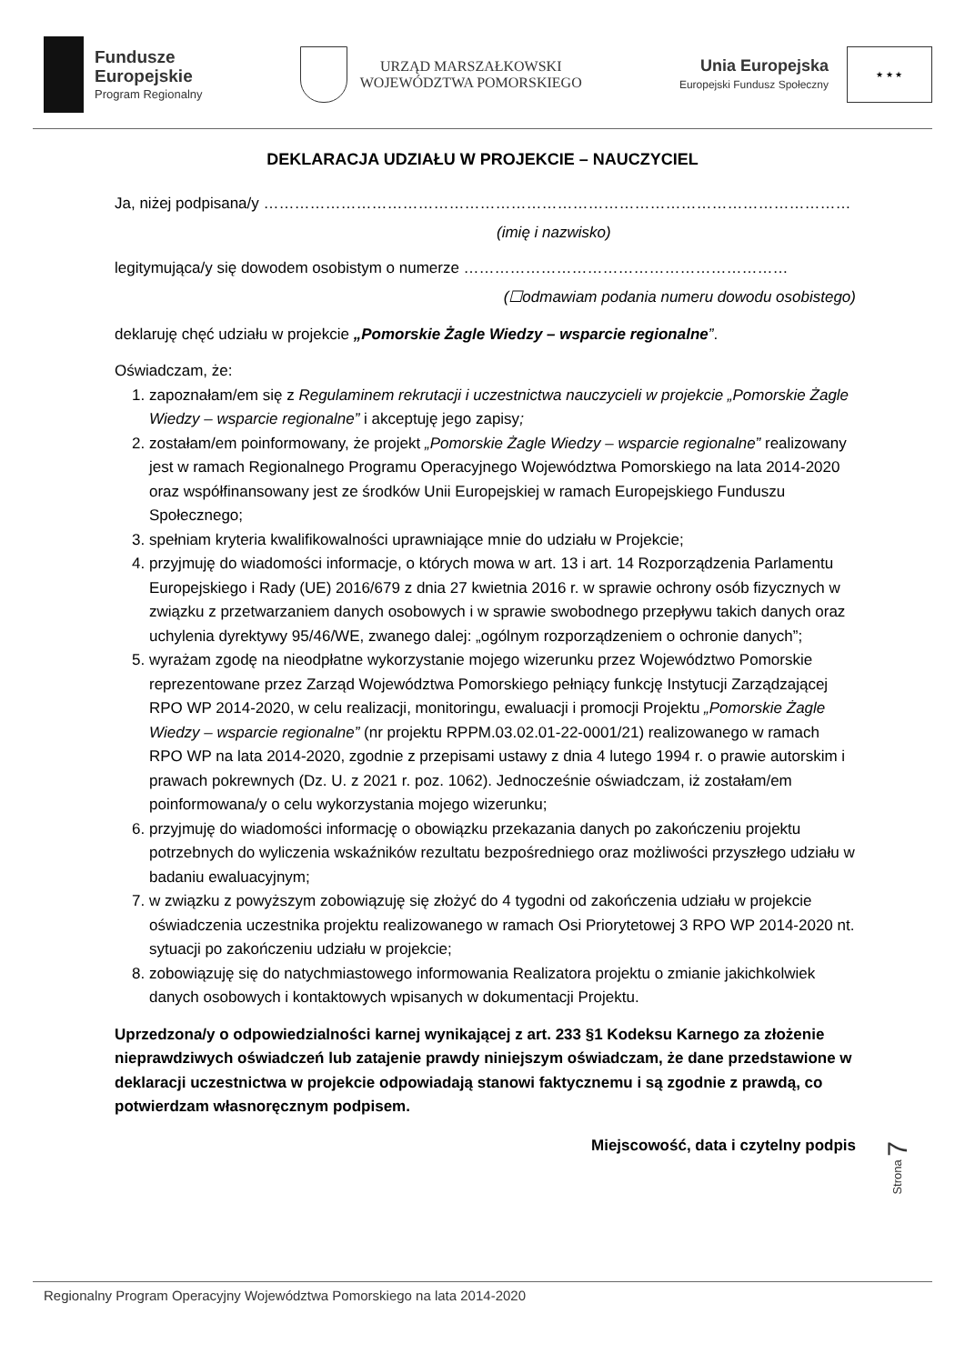Fundusze
Europejskie
Program Regionalny
URZĄD MARSZAŁKOWSKI
WOJEWÓDZTWA POMORSKIEGO
Unia Europejska
Europejski Fundusz Społeczny
★ ★ ★
DEKLARACJA UDZIAŁU W PROJEKCIE – NAUCZYCIEL
Ja, niżej podpisana/y ……………………………………………………………………………………………………
(imię i nazwisko)
legitymująca/y się dowodem osobistym o numerze ………………………………………………………
(☐odmawiam podania numeru dowodu osobistego)
deklaruję chęć udziału w projekcie „Pomorskie Żagle Wiedzy – wsparcie regionalne”.
Oświadczam, że:
1. zapoznałam/em się z Regulaminem rekrutacji i uczestnictwa nauczycieli w projekcie „Pomorskie Żagle Wiedzy – wsparcie regionalne” i akceptuję jego zapisy;
2. zostałam/em poinformowany, że projekt „Pomorskie Żagle Wiedzy – wsparcie regionalne” realizowany jest w ramach Regionalnego Programu Operacyjnego Województwa Pomorskiego na lata 2014-2020 oraz współfinansowany jest ze środków Unii Europejskiej w ramach Europejskiego Funduszu Społecznego;
3. spełniam kryteria kwalifikowalności uprawniające mnie do udziału w Projekcie;
4. przyjmuję do wiadomości informacje, o których mowa w art. 13 i art. 14 Rozporządzenia Parlamentu Europejskiego i Rady (UE) 2016/679 z dnia 27 kwietnia 2016 r. w sprawie ochrony osób fizycznych w związku z przetwarzaniem danych osobowych i w sprawie swobodnego przepływu takich danych oraz uchylenia dyrektywy 95/46/WE, zwanego dalej: „ogólnym rozporządzeniem o ochronie danych”;
5. wyrażam zgodę na nieodpłatne wykorzystanie mojego wizerunku przez Województwo Pomorskie reprezentowane przez Zarząd Województwa Pomorskiego pełniący funkcję Instytucji Zarządzającej RPO WP 2014-2020, w celu realizacji, monitoringu, ewaluacji i promocji Projektu „Pomorskie Żagle Wiedzy – wsparcie regionalne” (nr projektu RPPM.03.02.01-22-0001/21) realizowanego w ramach RPO WP na lata 2014-2020, zgodnie z przepisami ustawy z dnia 4 lutego 1994 r. o prawie autorskim i prawach pokrewnych (Dz. U. z 2021 r. poz. 1062). Jednocześnie oświadczam, iż zostałam/em poinformowana/y o celu wykorzystania mojego wizerunku;
6. przyjmuję do wiadomości informację o obowiązku przekazania danych po zakończeniu projektu potrzebnych do wyliczenia wskaźników rezultatu bezpośredniego oraz możliwości przyszłego udziału w badaniu ewaluacyjnym;
7. w związku z powyższym zobowiązuję się złożyć do 4 tygodni od zakończenia udziału w projekcie oświadczenia uczestnika projektu realizowanego w ramach Osi Priorytetowej 3 RPO WP 2014-2020 nt. sytuacji po zakończeniu udziału w projekcie;
8. zobowiązuję się do natychmiastowego informowania Realizatora projektu o zmianie jakichkolwiek danych osobowych i kontaktowych wpisanych w dokumentacji Projektu.
Uprzedzona/y o odpowiedzialności karnej wynikającej z art. 233 §1 Kodeksu Karnego za złożenie nieprawdziwych oświadczeń lub zatajenie prawdy niniejszym oświadczam, że dane przedstawione w deklaracji uczestnictwa w projekcie odpowiadają stanowi faktycznemu i są zgodnie z prawdą, co potwierdzam własnoręcznym podpisem.
Miejscowość, data i czytelny podpis
Strona 7
Regionalny Program Operacyjny Województwa Pomorskiego na lata 2014-2020